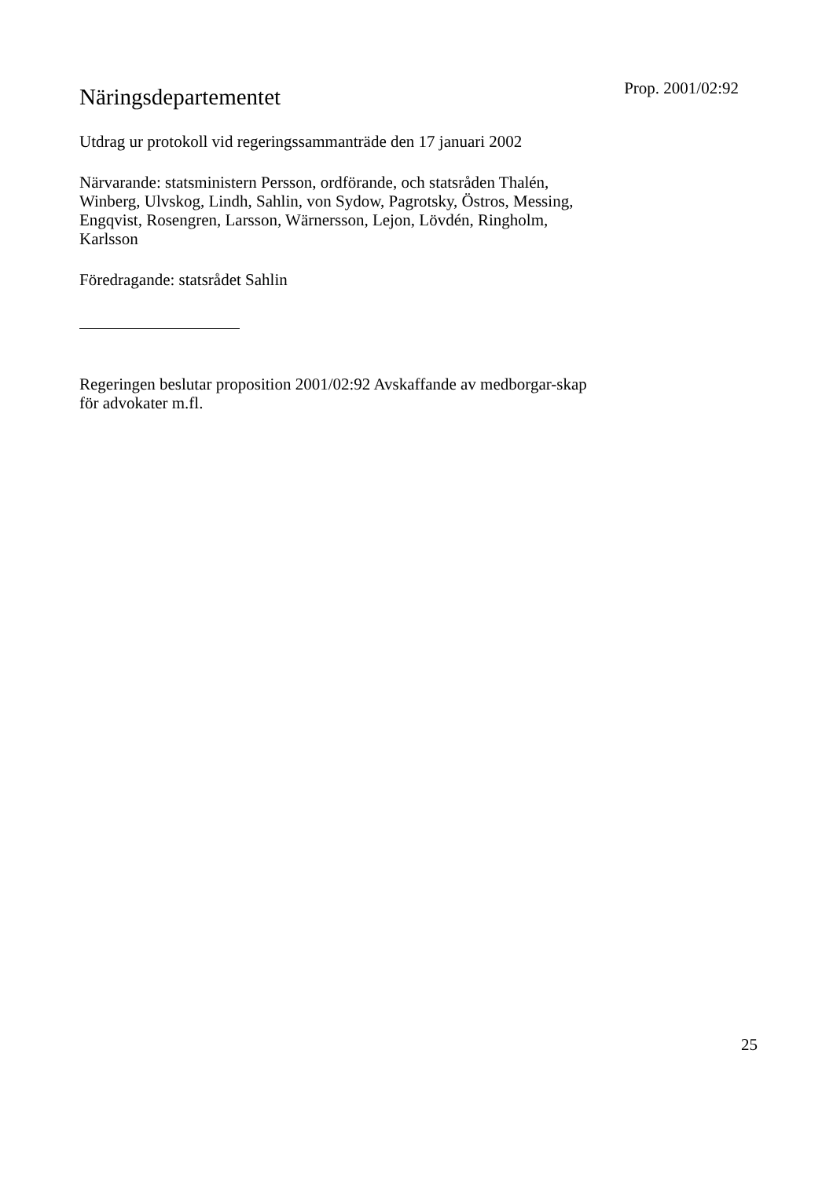Näringsdepartementet
Prop. 2001/02:92
Utdrag ur protokoll vid regeringssammanträde den 17 januari 2002
Närvarande: statsministern Persson, ordförande, och statsråden Thalén, Winberg, Ulvskog, Lindh, Sahlin, von Sydow, Pagrotsky, Östros, Messing, Engqvist, Rosengren, Larsson, Wärnersson, Lejon, Lövdén, Ringholm, Karlsson
Föredragande: statsrådet Sahlin
Regeringen beslutar proposition 2001/02:92 Avskaffande av medborgar-skap för advokater m.fl.
25